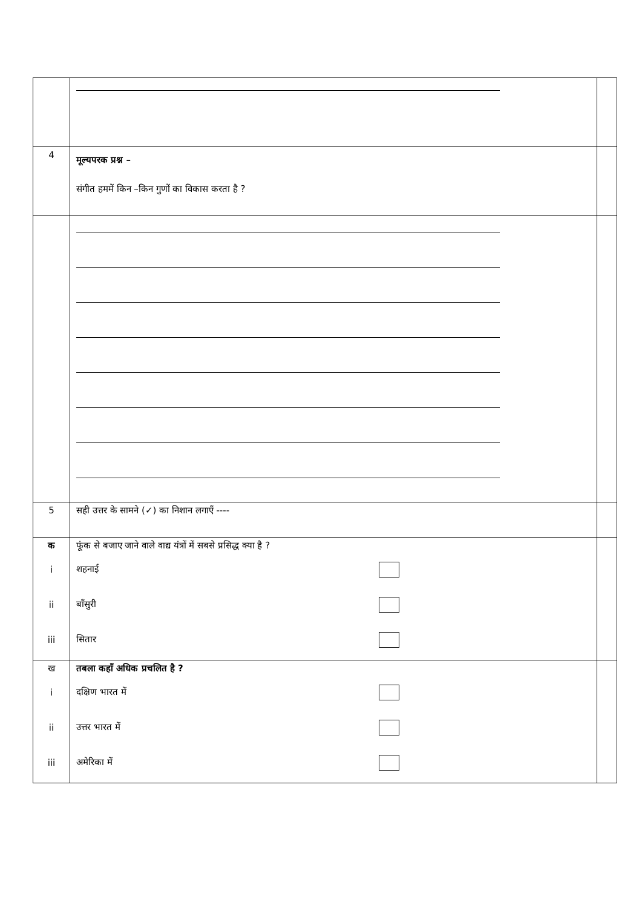| 4 | मूल्यपरक प्रश्न – संगीत हममें किन –किन गुणों का विकास करता है ? | |
| 5 | सही उत्तर के सामने (✓) का निशान लगाएँ ---- | |
| क i ii iii | फूंक से बजाए जाने वाले वाद्य यंत्रों में सबसे प्रसिद्ध क्या है ? शहनाई बाँसुरी सितार | |
| ख i ii iii | तबला कहाँ अधिक प्रचलित है ? दक्षिण भारत में उत्तर भारत में अमेरिका में | |